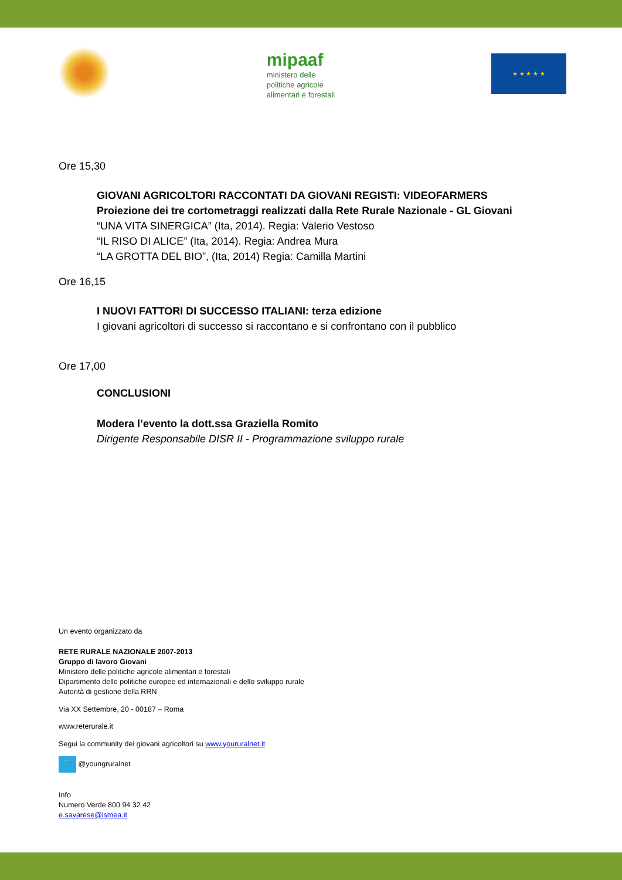mipaaf
ministero delle
politiche agricole
alimentari e forestali
★ ★ ★ ★ ★
Ore 15,30
GIOVANI AGRICOLTORI RACCONTATI DA GIOVANI REGISTI: VIDEOFARMERS
Proiezione dei tre cortometraggi realizzati dalla Rete Rurale Nazionale - GL Giovani
“UNA VITA SINERGICA” (Ita, 2014). Regia: Valerio Vestoso
“IL RISO DI ALICE” (Ita, 2014). Regia: Andrea Mura
“LA GROTTA DEL BIO”, (Ita, 2014) Regia: Camilla Martini
Ore 16,15
I NUOVI FATTORI DI SUCCESSO ITALIANI: terza edizione
I giovani agricoltori di successo si raccontano e si confrontano con il pubblico
Ore 17,00
CONCLUSIONI
Modera l’evento la dott.ssa Graziella Romito
Dirigente Responsabile DISR II - Programmazione sviluppo rurale
Un evento organizzato da
RETE RURALE NAZIONALE 2007-2013
Gruppo di lavoro Giovani
Ministero delle politiche agricole alimentari e forestali
Dipartimento delle politiche europee ed internazionali e dello sviluppo rurale
Autorità di gestione della RRN
Via XX Settembre, 20 - 00187 – Roma
www.reterurale.it
Segui la community dei giovani agricoltori su www.youruralnet.it
🐦 @youngruralnet
Info
Numero Verde 800 94 32 42
e.savarese@ismea.it